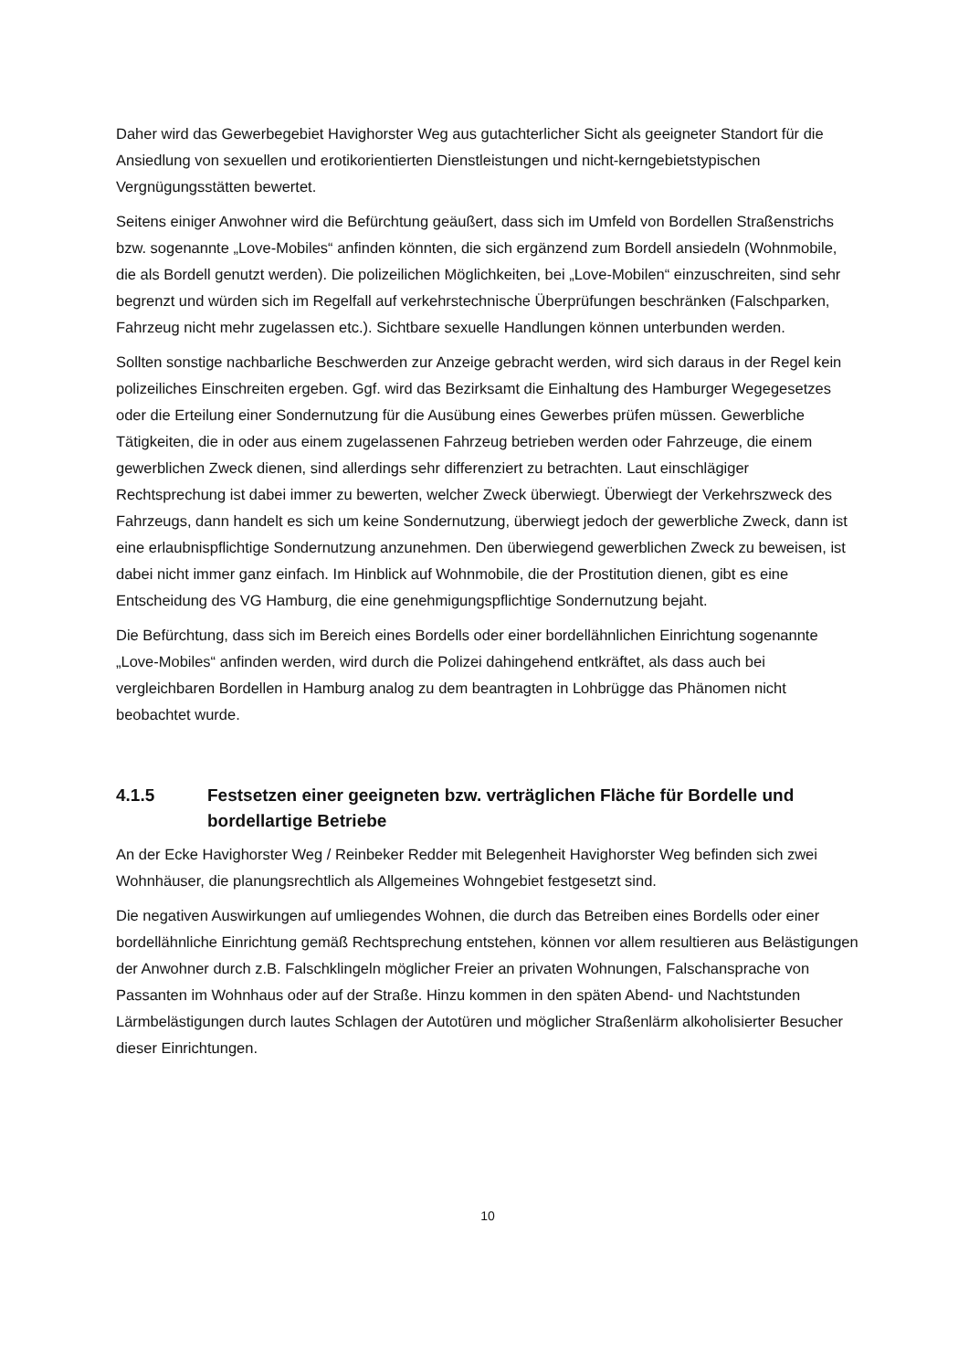Daher wird das Gewerbegebiet Havighorster Weg aus gutachterlicher Sicht als geeigneter Standort für die Ansiedlung von sexuellen und erotikorientierten Dienstleistungen und nicht-kerngebietstypischen Vergnügungsstätten bewertet.
Seitens einiger Anwohner wird die Befürchtung geäußert, dass sich im Umfeld von Bordellen Straßenstrichs bzw. sogenannte „Love-Mobiles“ anfinden könnten, die sich ergänzend zum Bordell ansiedeln (Wohnmobile, die als Bordell genutzt werden). Die polizeilichen Möglichkeiten, bei „Love-Mobilen“ einzuschreiten, sind sehr begrenzt und würden sich im Regelfall auf verkehrstechnische Überprüfungen beschränken (Falschparken, Fahrzeug nicht mehr zugelassen etc.). Sichtbare sexuelle Handlungen können unterbunden werden.
Sollten sonstige nachbarliche Beschwerden zur Anzeige gebracht werden, wird sich daraus in der Regel kein polizeiliches Einschreiten ergeben. Ggf. wird das Bezirksamt die Einhaltung des Hamburger Wegegesetzes oder die Erteilung einer Sondernutzung für die Ausübung eines Gewerbes prüfen müssen. Gewerbliche Tätigkeiten, die in oder aus einem zugelassenen Fahrzeug betrieben werden oder Fahrzeuge, die einem gewerblichen Zweck dienen, sind allerdings sehr differenziert zu betrachten. Laut einschlägiger Rechtsprechung ist dabei immer zu bewerten, welcher Zweck überwiegt. Überwiegt der Verkehrszweck des Fahrzeugs, dann handelt es sich um keine Sondernutzung, überwiegt jedoch der gewerbliche Zweck, dann ist eine erlaubnispflichtige Sondernutzung anzunehmen. Den überwiegend gewerblichen Zweck zu beweisen, ist dabei nicht immer ganz einfach. Im Hinblick auf Wohnmobile, die der Prostitution dienen, gibt es eine Entscheidung des VG Hamburg, die eine genehmigungspflichtige Sondernutzung bejaht.
Die Befürchtung, dass sich im Bereich eines Bordells oder einer bordellähnlichen Einrichtung sogenannte „Love-Mobiles“ anfinden werden, wird durch die Polizei dahingehend entkräftet, als dass auch bei vergleichbaren Bordellen in Hamburg analog zu dem beantragten in Lohbrügge das Phänomen nicht beobachtet wurde.
4.1.5 Festsetzen einer geeigneten bzw. verträglichen Fläche für Bordelle und bordellartige Betriebe
An der Ecke Havighorster Weg / Reinbeker Redder mit Belegenheit Havighorster Weg befinden sich zwei Wohnhäuser, die planungsrechtlich als Allgemeines Wohngebiet festgesetzt sind.
Die negativen Auswirkungen auf umliegendes Wohnen, die durch das Betreiben eines Bordells oder einer bordellähnliche Einrichtung gemäß Rechtsprechung entstehen, können vor allem resultieren aus Belästigungen der Anwohner durch z.B. Falschklingeln möglicher Freier an privaten Wohnungen, Falschansprache von Passanten im Wohnhaus oder auf der Straße. Hinzu kommen in den späten Abend- und Nachtstunden Lärmbelästigungen durch lautes Schlagen der Autotüren und möglicher Straßenlärm alkoholisierter Besucher dieser Einrichtungen.
10